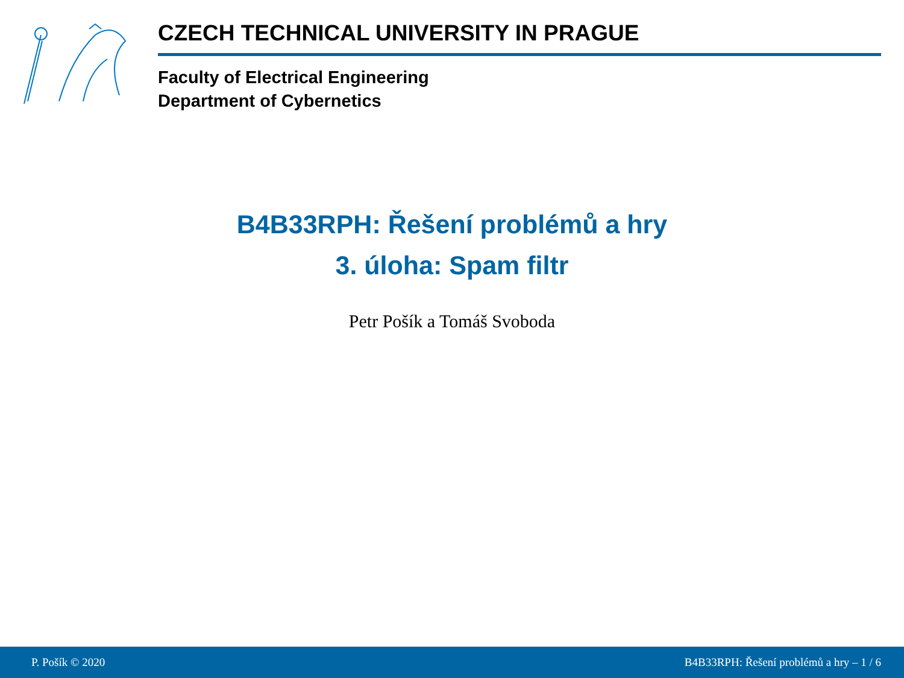CZECH TECHNICAL UNIVERSITY IN PRAGUE
Faculty of Electrical Engineering
Department of Cybernetics
B4B33RPH: Řešení problémů a hry
3. úloha: Spam filtr
Petr Pošík a Tomáš Svoboda
P. Pošík © 2020 B4B33RPH: Řešení problémů a hry – 1 / 6